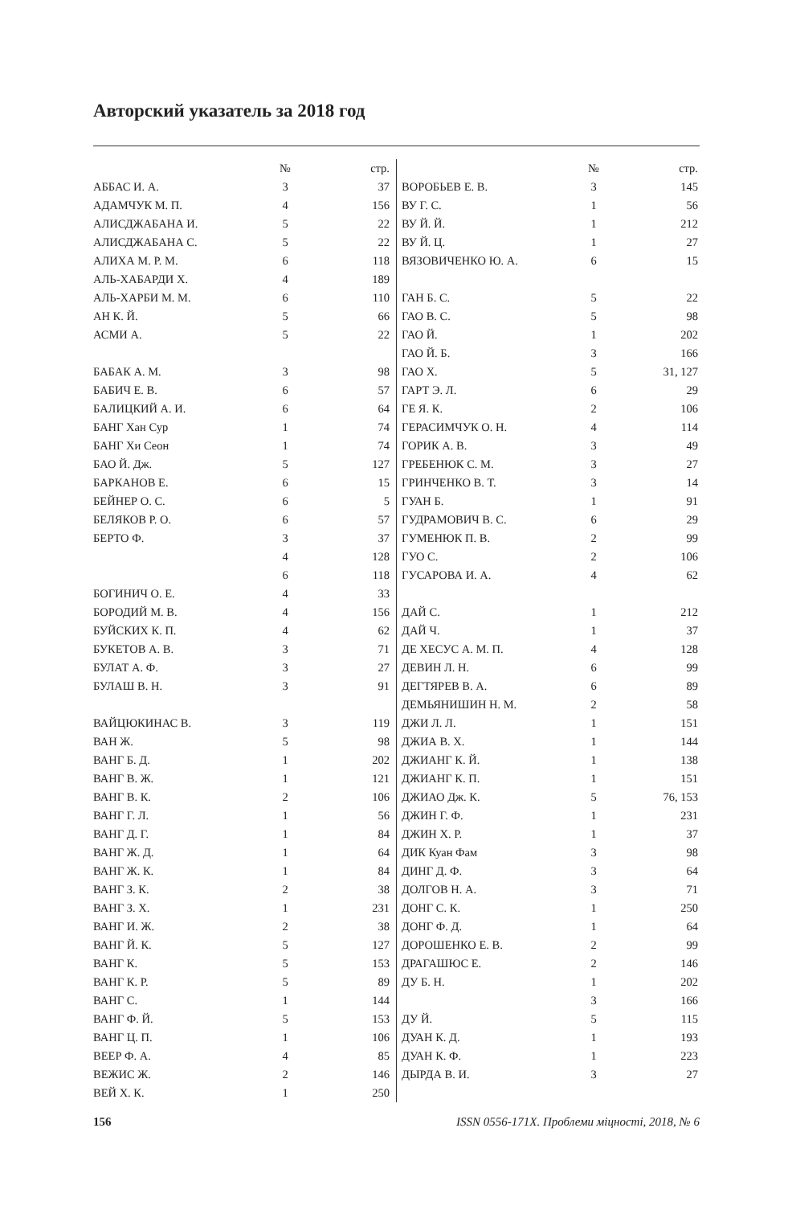Авторский указатель за 2018 год
| | № | стр. |
| --- | --- | --- |
| АББАС И. А. | 3 | 37 |
| АДАМЧУК М. П. | 4 | 156 |
| АЛИСДЖАБАНА И. | 5 | 22 |
| АЛИСДЖАБАНА С. | 5 | 22 |
| АЛИХА М. Р. М. | 6 | 118 |
| АЛЬ-ХАБАРДИ Х. | 4 | 189 |
| АЛЬ-ХАРБИ М. М. | 6 | 110 |
| АН К. Й. | 5 | 66 |
| АСМИ А. | 5 | 22 |
| БАБАК А. М. | 3 | 98 |
| БАБИЧ Е. В. | 6 | 57 |
| БАЛИЦКИЙ А. И. | 6 | 64 |
| БАНГ Хан Сур | 1 | 74 |
| БАНГ Хи Сеон | 1 | 74 |
| БАО Й. Дж. | 5 | 127 |
| БАРКАНОВ Е. | 6 | 15 |
| БЕЙНЕР О. С. | 6 | 5 |
| БЕЛЯКОВ Р. О. | 6 | 57 |
| БЕРТО Ф. | 3 | 37 |
| | 4 | 128 |
| | 6 | 118 |
| БОГИНИЧ О. Е. | 4 | 33 |
| БОРОДИЙ М. В. | 4 | 156 |
| БУЙСКИХ К. П. | 4 | 62 |
| БУКЕТОВ А. В. | 3 | 71 |
| БУЛАТ А. Ф. | 3 | 27 |
| БУЛАШ В. Н. | 3 | 91 |
| ВАЙЦЮКИНАС В. | 3 | 119 |
| ВАН Ж. | 5 | 98 |
| ВАНГ Б. Д. | 1 | 202 |
| ВАНГ В. Ж. | 1 | 121 |
| ВАНГ В. К. | 2 | 106 |
| ВАНГ Г. Л. | 1 | 56 |
| ВАНГ Д. Г. | 1 | 84 |
| ВАНГ Ж. Д. | 1 | 64 |
| ВАНГ Ж. К. | 1 | 84 |
| ВАНГ З. К. | 2 | 38 |
| ВАНГ З. Х. | 1 | 231 |
| ВАНГ И. Ж. | 2 | 38 |
| ВАНГ Й. К. | 5 | 127 |
| ВАНГ К. | 5 | 153 |
| ВАНГ К. Р. | 5 | 89 |
| ВАНГ С. | 1 | 144 |
| ВАНГ Ф. Й. | 5 | 153 |
| ВАНГ Ц. П. | 1 | 106 |
| ВЕЕР Ф. А. | 4 | 85 |
| ВЕЖИС Ж. | 2 | 146 |
| ВЕЙ Х. К. | 1 | 250 |
| | № | стр. |
| --- | --- | --- |
| ВОРОБЬЕВ Е. В. | 3 | 145 |
| ВУ Г. С. | 1 | 56 |
| ВУ Й. Й. | 1 | 212 |
| ВУ Й. Ц. | 1 | 27 |
| ВЯЗОВИЧЕНКО Ю. А. | 6 | 15 |
| ГАН Б. С. | 5 | 22 |
| ГАО В. С. | 5 | 98 |
| ГАО Й. | 1 | 202 |
| ГАО Й. Б. | 3 | 166 |
| ГАО Х. | 5 | 31, 127 |
| ГАРТ Э. Л. | 6 | 29 |
| ГЕ Я. К. | 2 | 106 |
| ГЕРАСИМЧУК О. Н. | 4 | 114 |
| ГОРИК А. В. | 3 | 49 |
| ГРЕБЕНЮК С. М. | 3 | 27 |
| ГРИНЧЕНКО В. Т. | 3 | 14 |
| ГУАН Б. | 1 | 91 |
| ГУДРАМОВИЧ В. С. | 6 | 29 |
| ГУМЕНЮК П. В. | 2 | 99 |
| ГУО С. | 2 | 106 |
| ГУСАРОВА И. А. | 4 | 62 |
| ДАЙ С. | 1 | 212 |
| ДАЙ Ч. | 1 | 37 |
| ДЕ ХЕСУС А. М. П. | 4 | 128 |
| ДЕВИН Л. Н. | 6 | 99 |
| ДЕГТЯРЕВ В. А. | 6 | 89 |
| ДЕМЬЯНИШИН Н. М. | 2 | 58 |
| ДЖИ Л. Л. | 1 | 151 |
| ДЖИА В. Х. | 1 | 144 |
| ДЖИАНГ К. Й. | 1 | 138 |
| ДЖИАНГ К. П. | 1 | 151 |
| ДЖИАО Дж. К. | 5 | 76, 153 |
| ДЖИН Г. Ф. | 1 | 231 |
| ДЖИН Х. Р. | 1 | 37 |
| ДИК Куан Фам | 3 | 98 |
| ДИНГ Д. Ф. | 3 | 64 |
| ДОЛГОВ Н. А. | 3 | 71 |
| ДОНГ С. К. | 1 | 250 |
| ДОНГ Ф. Д. | 1 | 64 |
| ДОРОШЕНКО Е. В. | 2 | 99 |
| ДРАГАШЮС Е. | 2 | 146 |
| ДУ Б. Н. | 1 | 202 |
| | 3 | 166 |
| ДУ Й. | 5 | 115 |
| ДУАН К. Д. | 1 | 193 |
| ДУАН К. Ф. | 1 | 223 |
| ДЫРДА В. И. | 3 | 27 |
156 ISSN 0556-171X. Проблеми міцності, 2018, № 6